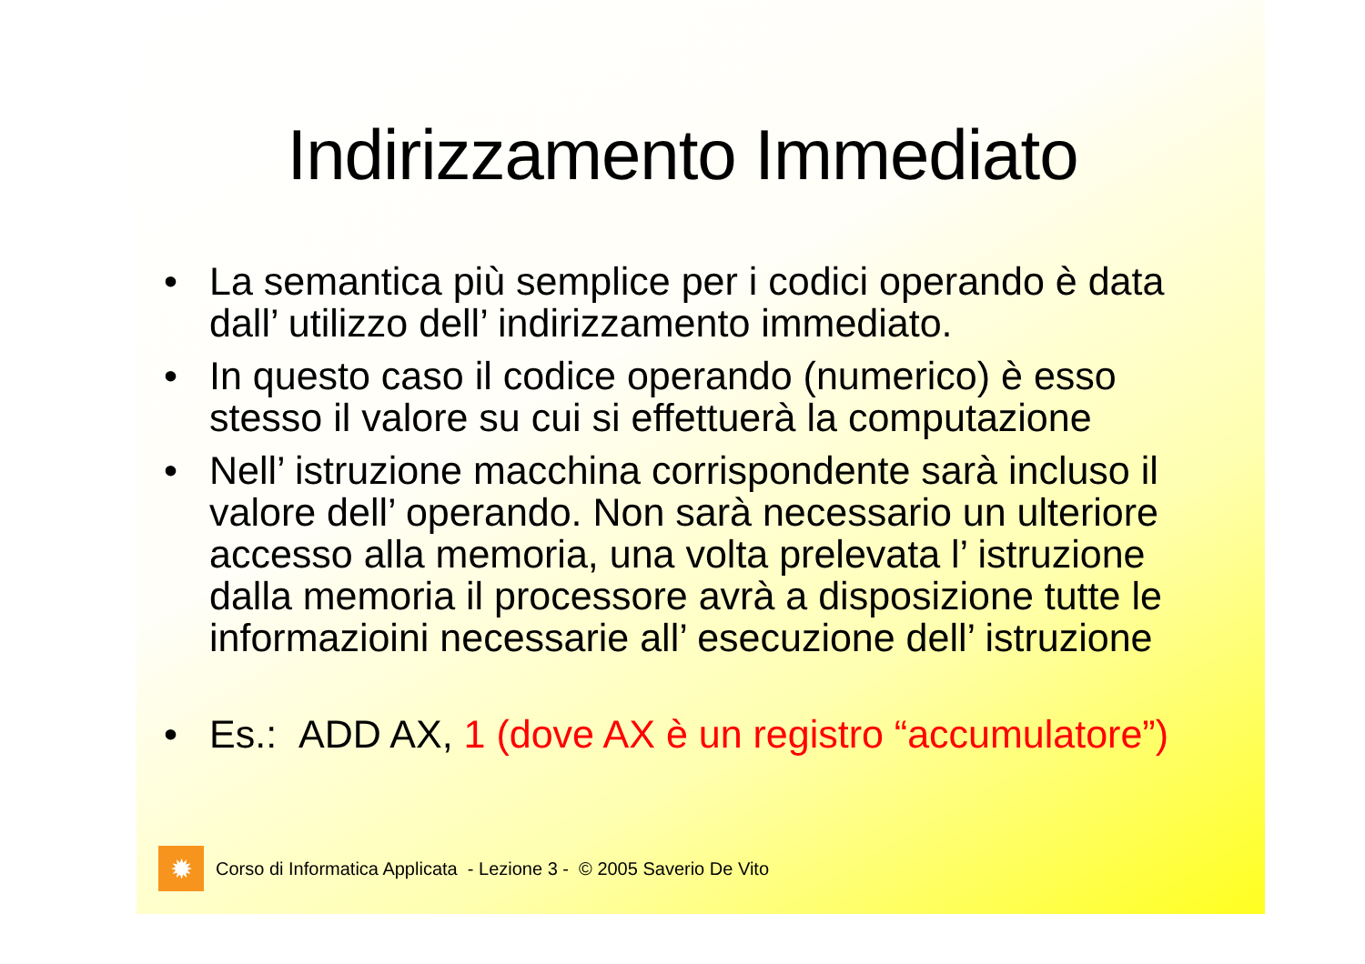Indirizzamento Immediato
• La semantica più semplice per i codici operando è data dall’ utilizzo dell’ indirizzamento immediato.
• In questo caso il codice operando (numerico) è esso stesso il valore su cui si effettuerà la computazione
• Nell’ istruzione macchina corrispondente sarà incluso il valore dell’ operando. Non sarà necessario un ulteriore accesso alla memoria, una volta prelevata l’ istruzione dalla memoria il processore avrà a disposizione tutte le informazioini necessarie all’ esecuzione dell’ istruzione
• Es.: ADD AX, 1 (dove AX è un registro “accumulatore”)
✹
Corso di Informatica Applicata - Lezione 3 - © 2005 Saverio De Vito